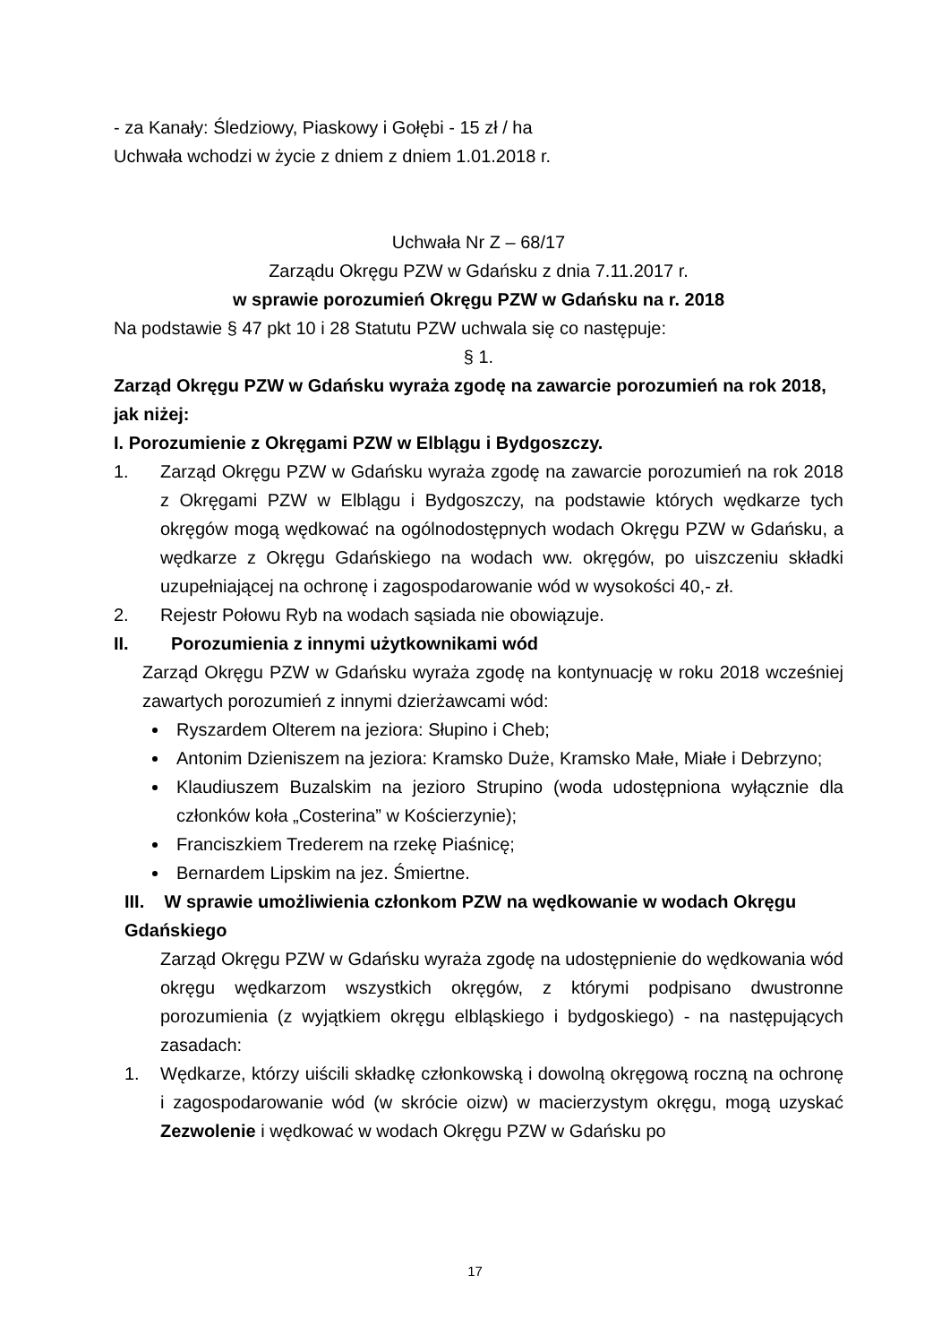- za Kanały: Śledziowy, Piaskowy i Gołębi - 15 zł / ha
Uchwała wchodzi w życie z dniem z dniem 1.01.2018 r.
Uchwała Nr Z – 68/17
Zarządu Okręgu PZW w Gdańsku z dnia 7.11.2017 r.
w sprawie porozumień Okręgu PZW w Gdańsku na r. 2018
Na podstawie § 47 pkt 10 i 28 Statutu PZW uchwala się co następuje:
§ 1.
Zarząd Okręgu PZW w Gdańsku wyraża zgodę na zawarcie porozumień na rok 2018, jak niżej:
I. Porozumienie z Okręgami PZW w Elblągu i Bydgoszczy.
1. Zarząd Okręgu PZW w Gdańsku wyraża zgodę na zawarcie porozumień na rok 2018 z Okręgami PZW w Elblągu i Bydgoszczy, na podstawie których wędkarze tych okręgów mogą wędkować na ogólnodostępnych wodach Okręgu PZW w Gdańsku, a wędkarze z Okręgu Gdańskiego na wodach ww. okręgów, po uiszczeniu składki uzupełniającej na ochronę i zagospodarowanie wód w wysokości 40,- zł.
2. Rejestr Połowu Ryb na wodach sąsiada nie obowiązuje.
II. Porozumienia z innymi użytkownikami wód
Zarząd Okręgu PZW w Gdańsku wyraża zgodę na kontynuację w roku 2018 wcześniej zawartych porozumień z innymi dzierżawcami wód:
Ryszardem Olterem na jeziora: Słupino i Cheb;
Antonim Dzieniszem na jeziora: Kramsko Duże, Kramsko Małe, Miałe i Debrzyno;
Klaudiuszem Buzalskim na jezioro Strupino (woda udostępniona wyłącznie dla członków koła „Costerina” w Kościerzynie);
Franciszkiem Trederem na rzekę Piaśnicę;
Bernardem Lipskim na jez. Śmiertne.
III. W sprawie umożliwienia członkom PZW na wędkowanie w wodach Okręgu Gdańskiego
Zarząd Okręgu PZW w Gdańsku wyraża zgodę na udostępnienie do wędkowania wód okręgu wędkarzom wszystkich okręgów, z którymi podpisano dwustronne porozumienia (z wyjątkiem okręgu elbląskiego i bydgoskiego) - na następujących zasadach:
1. Wędkarze, którzy uiścili składkę członkowską i dowolną okręgową roczną na ochronę i zagospodarowanie wód (w skrócie oizw) w macierzystym okręgu, mogą uzyskać Zezwolenie i wędkować w wodach Okręgu PZW w Gdańsku po
17